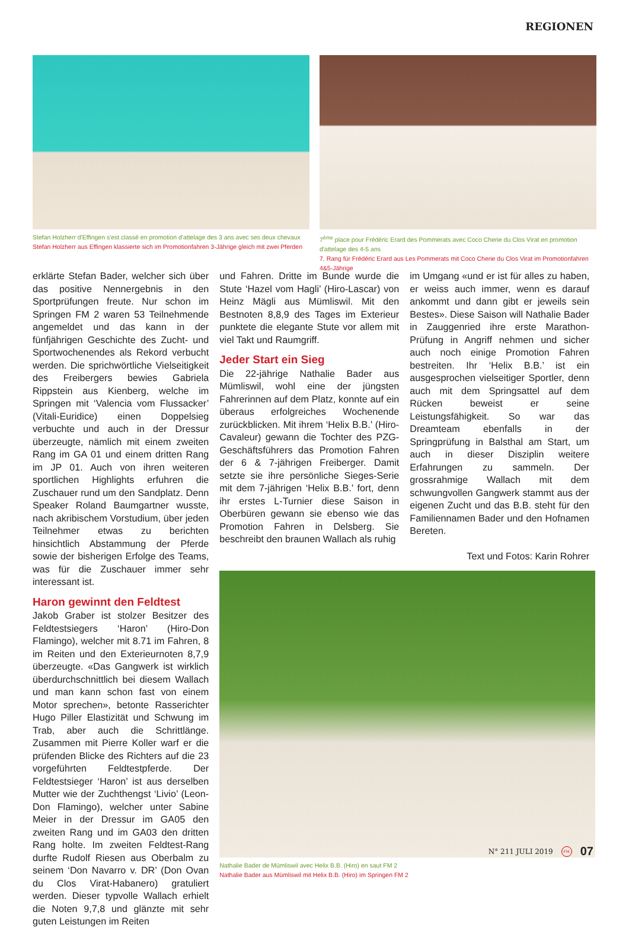REGIONEN
Stefan Holzherr d'Effingen s'est classé en promotion d'attelage des 3 ans avec ses deux chevaux
Stefan Holzherr aus Effingen klassierte sich im Promotionfahren 3-Jährige gleich mit zwei Pferden
7<sup>ème</sup> place pour Frédéric Erard des Pommerats avec Coco Cherie du Clos Virat en promotion d'attelage des 4-5 ans
7. Rang für Frédéric Erard aus Les Pommerats mit Coco Cherie du Clos Virat im Promotionfahren 4&5-Jährige
erklärte Stefan Bader, welcher sich über das positive Nennergebnis in den Sportprüfungen freute. Nur schon im Springen FM 2 waren 53 Teilnehmende angemeldet und das kann in der fünfjährigen Geschichte des Zucht- und Sportwochenendes als Rekord verbucht werden. Die sprichwörtliche Vielseitigkeit des Freibergers bewies Gabriela Rippstein aus Kienberg, welche im Springen mit ‘Valencia vom Flussacker’ (Vitali-Euridice) einen Doppelsieg verbuchte und auch in der Dressur überzeugte, nämlich mit einem zweiten Rang im GA 01 und einem dritten Rang im JP 01. Auch von ihren weiteren sportlichen Highlights erfuhren die Zuschauer rund um den Sandplatz. Denn Speaker Roland Baumgartner wusste, nach akribischem Vorstudium, über jeden Teilnehmer etwas zu berichten hinsichtlich Abstammung der Pferde sowie der bisherigen Erfolge des Teams, was für die Zuschauer immer sehr interessant ist.
Haron gewinnt den Feldtest
Jakob Graber ist stolzer Besitzer des Feldtestsiegers ‘Haron’ (Hiro-Don Flamingo), welcher mit 8.71 im Fahren, 8 im Reiten und den Exterieurnoten 8,7,9 überzeugte. «Das Gangwerk ist wirklich überdurchschnittlich bei diesem Wallach und man kann schon fast von einem Motor sprechen», betonte Rasserichter Hugo Piller Elastizität und Schwung im Trab, aber auch die Schrittlänge. Zusammen mit Pierre Koller warf er die prüfenden Blicke des Richters auf die 23 vorgeführten Feldtestpferde. Der Feldtestsieger ‘Haron’ ist aus derselben Mutter wie der Zuchthengst ‘Livio’ (Leon-Don Flamingo), welcher unter Sabine Meier in der Dressur im GA05 den zweiten Rang und im GA03 den dritten Rang holte. Im zweiten Feldtest-Rang durfte Rudolf Riesen aus Oberbalm zu seinem ‘Don Navarro v. DR’ (Don Ovan du Clos Virat-Habanero) gratuliert werden. Dieser typvolle Wallach erhielt die Noten 9,7,8 und glänzte mit sehr guten Leistungen im Reiten
und Fahren. Dritte im Bunde wurde die Stute ‘Hazel vom Hagli’ (Hiro-Lascar) von Heinz Mägli aus Mümliswil. Mit den Bestnoten 8,8,9 des Tages im Exterieur punktete die elegante Stute vor allem mit viel Takt und Raumgriff.
Jeder Start ein Sieg
Die 22-jährige Nathalie Bader aus Mümliswil, wohl eine der jüngsten Fahrerinnen auf dem Platz, konnte auf ein überaus erfolgreiches Wochenende zurückblicken. Mit ihrem ‘Helix B.B.’ (Hiro-Cavaleur) gewann die Tochter des PZG-Geschäftsführers das Promotion Fahren der 6 & 7-jährigen Freiberger. Damit setzte sie ihre persönliche Sieges-Serie mit dem 7-jährigen ‘Helix B.B.’ fort, denn ihr erstes L-Turnier diese Saison in Oberbüren gewann sie ebenso wie das Promotion Fahren in Delsberg. Sie beschreibt den braunen Wallach als ruhig
im Umgang «und er ist für alles zu haben, er weiss auch immer, wenn es darauf ankommt und dann gibt er jeweils sein Bestes». Diese Saison will Nathalie Bader in Zauggenried ihre erste Marathon-Prüfung in Angriff nehmen und sicher auch noch einige Promotion Fahren bestreiten. Ihr ‘Helix B.B.’ ist ein ausgesprochen vielseitiger Sportler, denn auch mit dem Springsattel auf dem Rücken beweist er seine Leistungsfähigkeit. So war das Dreamteam ebenfalls in der Springprüfung in Balsthal am Start, um auch in dieser Disziplin weitere Erfahrungen zu sammeln. Der grossrahmige Wallach mit dem schwungvollen Gangwerk stammt aus der eigenen Zucht und das B.B. steht für den Familiennamen Bader und den Hofnamen Bereten.
Text und Fotos: Karin Rohrer
Nathalie Bader de Mümliswil avec Helix B.B. (Hiro) en saut FM 2
Nathalie Bader aus Mümliswil mit Helix B.B. (Hiro) im Springen FM 2
N° 211 JULI 2019 FM 07